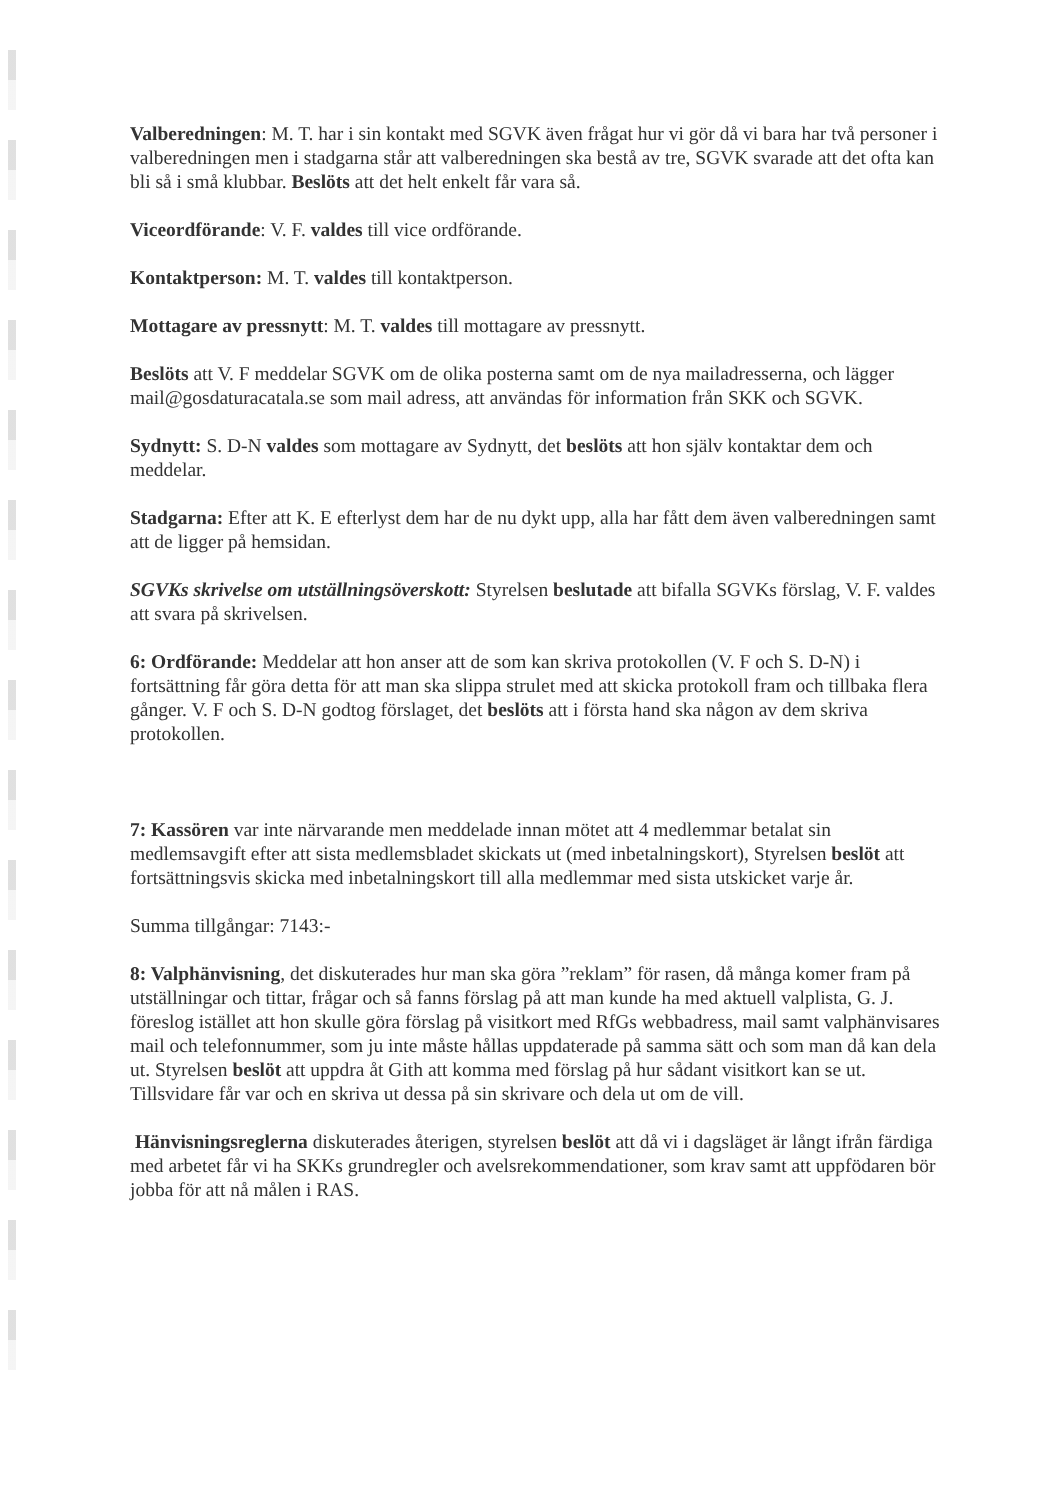Valberedningen: M. T. har i sin kontakt med SGVK även frågat hur vi gör då vi bara har två personer i valberedningen men i stadgarna står att valberedningen ska bestå av tre, SGVK svarade att det ofta kan bli så i små klubbar. Beslöts att det helt enkelt får vara så.
Viceordförande: V. F. valdes till vice ordförande.
Kontaktperson: M. T. valdes till kontaktperson.
Mottagare av pressnytt: M. T. valdes till mottagare av pressnytt.
Beslöts att V. F meddelar SGVK om de olika posterna samt om de nya mailadresserna, och lägger mail@gosdaturacatala.se som mail adress, att användas för information från SKK och SGVK.
Sydnytt: S. D-N valdes som mottagare av Sydnytt, det beslöts att hon själv kontaktar dem och meddelar.
Stadgarna: Efter att K. E efterlyst dem har de nu dykt upp, alla har fått dem även valberedningen samt att de ligger på hemsidan.
SGVKs skrivelse om utställningsöverskott: Styrelsen beslutade att bifalla SGVKs förslag, V. F. valdes att svara på skrivelsen.
6: Ordförande: Meddelar att hon anser att de som kan skriva protokollen (V. F och S. D-N) i fortsättning får göra detta för att man ska slippa strulet med att skicka protokoll fram och tillbaka flera gånger. V. F och S. D-N godtog förslaget, det beslöts att i första hand ska någon av dem skriva protokollen.
7: Kassören var inte närvarande men meddelade innan mötet att 4 medlemmar betalat sin medlemsavgift efter att sista medlemsbladet skickats ut (med inbetalningskort), Styrelsen beslöt att fortsättningsvis skicka med inbetalningskort till alla medlemmar med sista utskicket varje år.
Summa tillgångar: 7143:-
8: Valphänvisning, det diskuterades hur man ska göra ”reklam” för rasen, då många komer fram på utställningar och tittar, frågar och så fanns förslag på att man kunde ha med aktuell valplista, G. J. föreslog istället att hon skulle göra förslag på visitkort med RfGs webbadress, mail samt valphänvisares mail och telefonnummer, som ju inte måste hållas uppdaterade på samma sätt och som man då kan dela ut. Styrelsen beslöt att uppdra åt Gith att komma med förslag på hur sådant visitkort kan se ut. Tillsvidare får var och en skriva ut dessa på sin skrivare och dela ut om de vill.
Hänvisningsreglerna diskuterades återigen, styrelsen beslöt att då vi i dagsläget är långt ifrån färdiga med arbetet får vi ha SKKs grundregler och avelsrekommendationer, som krav samt att uppfödaren bör jobba för att nå målen i RAS.